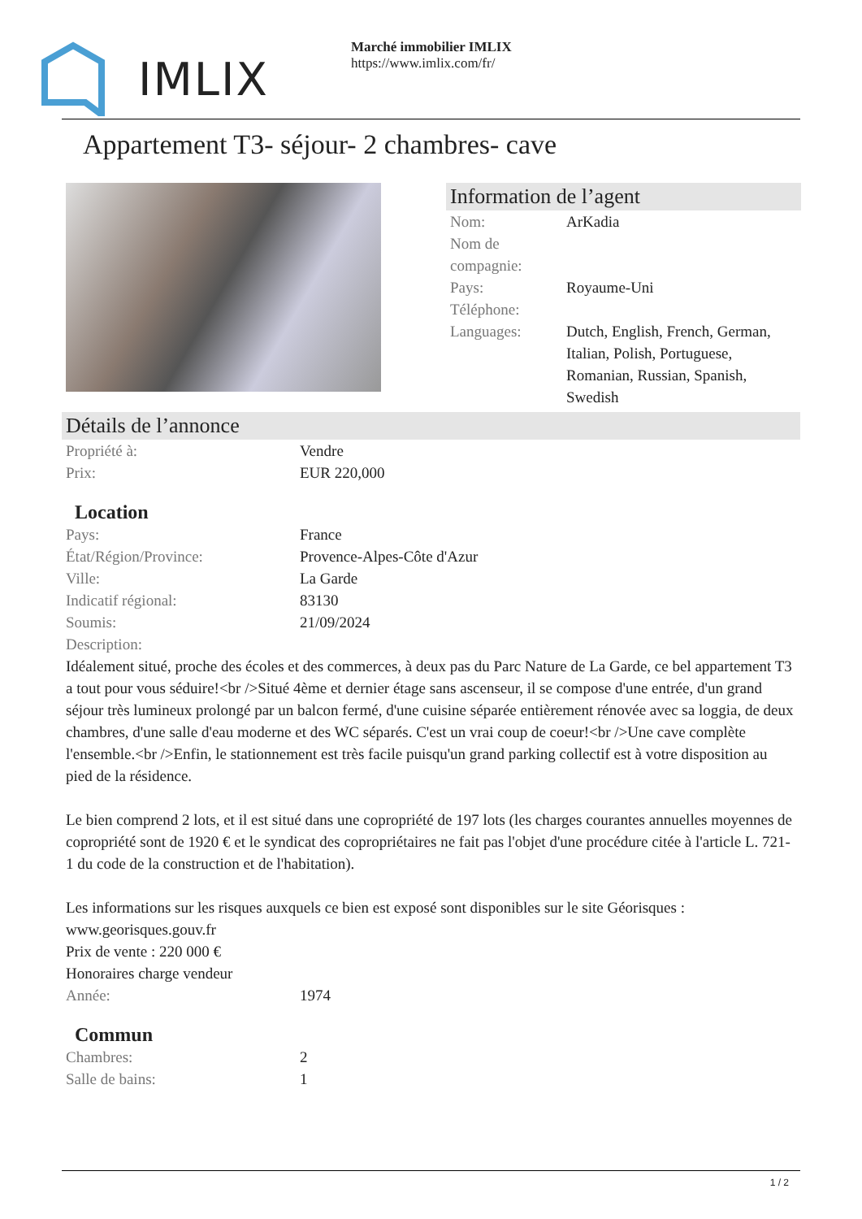IMLIX
Marché immobilier IMLIX
https://www.imlix.com/fr/
Appartement T3- séjour- 2 chambres- cave
Information de l’agent
| Nom: | ArKadia |
| Nom de compagnie: | |
| Pays: | Royaume-Uni |
| Téléphone: | |
| Languages: | Dutch, English, French, German, Italian, Polish, Portuguese, Romanian, Russian, Spanish, Swedish |
Détails de l’annonce
| Propriété à: | Vendre |
| Prix: | EUR 220,000 |
Location
| Pays: | France |
| État/Région/Province: | Provence-Alpes-Côte d'Azur |
| Ville: | La Garde |
| Indicatif régional: | 83130 |
| Soumis: | 21/09/2024 |
| Description: | |
Idéalement situé, proche des écoles et des commerces, à deux pas du Parc Nature de La Garde, ce bel appartement T3 a tout pour vous séduire!<br />Situé 4ème et dernier étage sans ascenseur, il se compose d'une entrée, d'un grand séjour très lumineux prolongé par un balcon fermé, d'une cuisine séparée entièrement rénovée avec sa loggia, de deux chambres, d'une salle d'eau moderne et des WC séparés. C'est un vrai coup de coeur!<br />Une cave complète l'ensemble.<br />Enfin, le stationnement est très facile puisqu'un grand parking collectif est à votre disposition au pied de la résidence.
Le bien comprend 2 lots, et il est situé dans une copropriété de 197 lots (les charges courantes annuelles moyennes de copropriété sont de 1920 € et le syndicat des copropriétaires ne fait pas l'objet d'une procédure citée à l'article L. 721-1 du code de la construction et de l'habitation).
Les informations sur les risques auxquels ce bien est exposé sont disponibles sur le site Géorisques : www.georisques.gouv.fr
Prix de vente : 220 000 €
Honoraires charge vendeur
| Année: | 1974 |
Commun
| Chambres: | 2 |
| Salle de bains: | 1 |
1 / 2